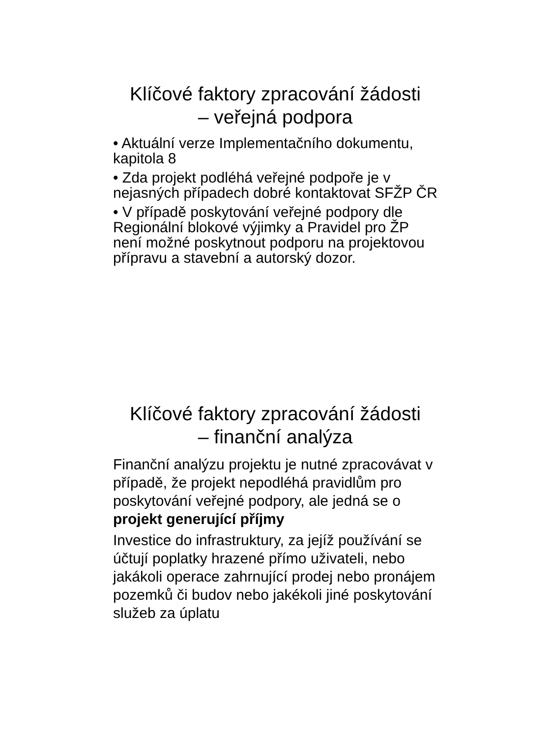Klíčové faktory zpracování žádosti
– veřejná podpora
• Aktuální verze Implementačního dokumentu, kapitola 8
• Zda projekt podléhá veřejné podpoře je v nejasných případech dobré kontaktovat SFŽP ČR
• V případě poskytování veřejné podpory dle Regionální blokové výjimky a Pravidel pro ŽP není možné poskytnout podporu na projektovou přípravu a stavební a autorský dozor.
Klíčové faktory zpracování žádosti
– finanční analýza
Finanční analýzu projektu je nutné zpracovávat v případě, že projekt nepodléhá pravidlům pro poskytování veřejné podpory, ale jedná se o projekt generující příjmy
Investice do infrastruktury, za jejíž používání se účtují poplatky hrazené přímo uživateli, nebo jakákoli operace zahrnující prodej nebo pronájem pozemků či budov nebo jakékoli jiné poskytování služeb za úplatu